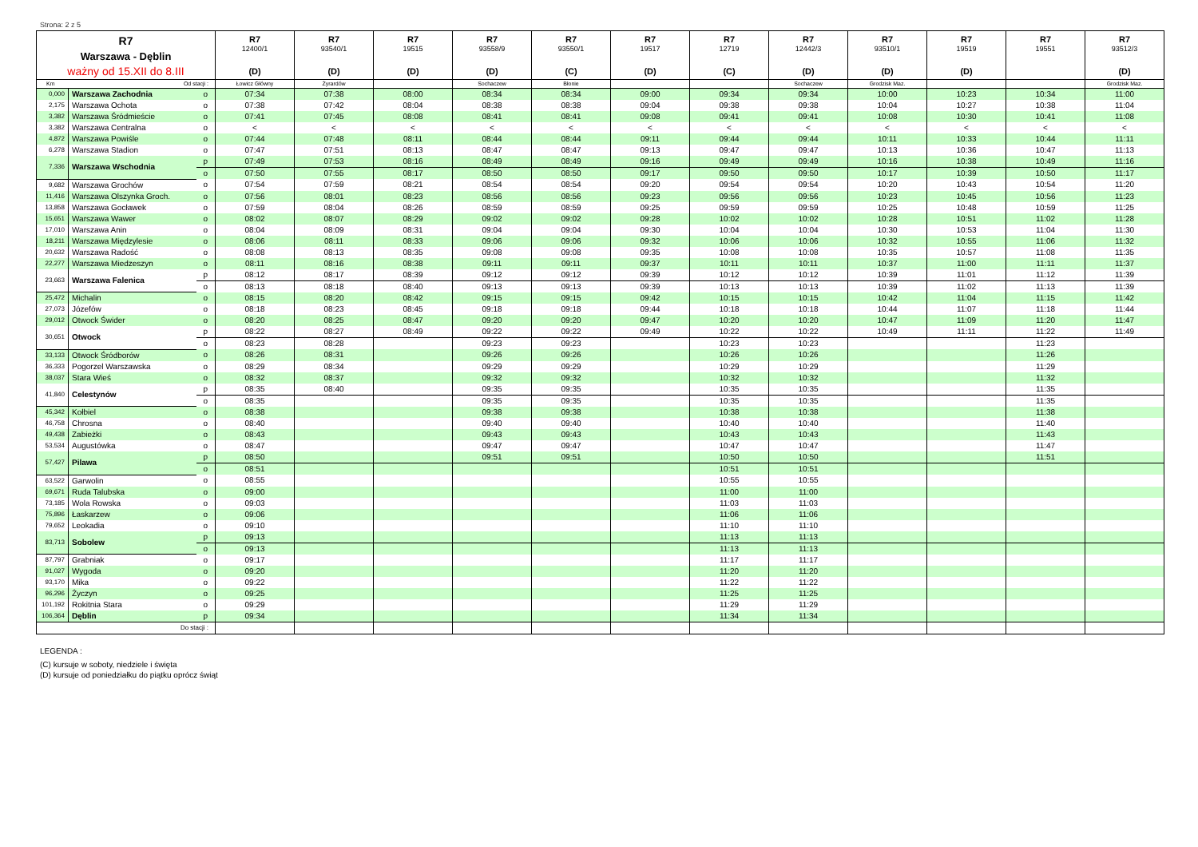Strona: 2 z 5
| R7 Warszawa - Dęblin ważny od 15.XII do 8.III | | | R7 12400/1 (D) | R7 93540/1 (D) | R7 19515 (D) | R7 93558/9 (D) | R7 93550/1 (C) | R7 19517 (D) | R7 12719 (C) | R7 12442/3 (D) | R7 93510/1 (D) | R7 19519 (D) | R7 19551 | R7 93512/3 (D) |
| Km | Od stacji : | | Łowicz Główny | Żyrardów | | Sochaczew | Błonie | | | Sochaczew | Grodzisk Maz. | | | Grodzisk Maz. |
| 0,000 | Warszawa Zachodnia | o | 07:34 | 07:38 | 08:00 | 08:34 | 08:34 | 09:00 | 09:34 | 09:34 | 10:00 | 10:23 | 10:34 | 11:00 |
| 2,175 | Warszawa Ochota | o | 07:38 | 07:42 | 08:04 | 08:38 | 08:38 | 09:04 | 09:38 | 09:38 | 10:04 | 10:27 | 10:38 | 11:04 |
| 3,382 | Warszawa Śródmieście | o | 07:41 | 07:45 | 08:08 | 08:41 | 08:41 | 09:08 | 09:41 | 09:41 | 10:08 | 10:30 | 10:41 | 11:08 |
| 3,382 | Warszawa Centralna | o | < | < | < | < | < | < | < | < | < | < | < | < |
| 4,872 | Warszawa Powiśle | o | 07:44 | 07:48 | 08:11 | 08:44 | 08:44 | 09:11 | 09:44 | 09:44 | 10:11 | 10:33 | 10:44 | 11:11 |
| 6,278 | Warszawa Stadion | o | 07:47 | 07:51 | 08:13 | 08:47 | 08:47 | 09:13 | 09:47 | 09:47 | 10:13 | 10:36 | 10:47 | 11:13 |
| 7,336 | Warszawa Wschodnia | p | 07:49 | 07:53 | 08:16 | 08:49 | 08:49 | 09:16 | 09:49 | 09:49 | 10:16 | 10:38 | 10:49 | 11:16 |
| | | o | 07:50 | 07:55 | 08:17 | 08:50 | 08:50 | 09:17 | 09:50 | 09:50 | 10:17 | 10:39 | 10:50 | 11:17 |
| 9,682 | Warszawa Grochów | o | 07:54 | 07:59 | 08:21 | 08:54 | 08:54 | 09:20 | 09:54 | 09:54 | 10:20 | 10:43 | 10:54 | 11:20 |
| 11,416 | Warszawa Olszynka Groch. | o | 07:56 | 08:01 | 08:23 | 08:56 | 08:56 | 09:23 | 09:56 | 09:56 | 10:23 | 10:45 | 10:56 | 11:23 |
| 13,858 | Warszawa Gocławek | o | 07:59 | 08:04 | 08:26 | 08:59 | 08:59 | 09:25 | 09:59 | 09:59 | 10:25 | 10:48 | 10:59 | 11:25 |
| 15,651 | Warszawa Wawer | o | 08:02 | 08:07 | 08:29 | 09:02 | 09:02 | 09:28 | 10:02 | 10:02 | 10:28 | 10:51 | 11:02 | 11:28 |
| 17,010 | Warszawa Anin | o | 08:04 | 08:09 | 08:31 | 09:04 | 09:04 | 09:30 | 10:04 | 10:04 | 10:30 | 10:53 | 11:04 | 11:30 |
| 18,211 | Warszawa Międzylesie | o | 08:06 | 08:11 | 08:33 | 09:06 | 09:06 | 09:32 | 10:06 | 10:06 | 10:32 | 10:55 | 11:06 | 11:32 |
| 20,632 | Warszawa Radość | o | 08:08 | 08:13 | 08:35 | 09:08 | 09:08 | 09:35 | 10:08 | 10:08 | 10:35 | 10:57 | 11:08 | 11:35 |
| 22,277 | Warszawa Miedzeszyn | o | 08:11 | 08:16 | 08:38 | 09:11 | 09:11 | 09:37 | 10:11 | 10:11 | 10:37 | 11:00 | 11:11 | 11:37 |
| 23,663 | Warszawa Falenica | p | 08:12 | 08:17 | 08:39 | 09:12 | 09:12 | 09:39 | 10:12 | 10:12 | 10:39 | 11:01 | 11:12 | 11:39 |
| | | o | 08:13 | 08:18 | 08:40 | 09:13 | 09:13 | 09:39 | 10:13 | 10:13 | 10:39 | 11:02 | 11:13 | 11:39 |
| 25,472 | Michalin | o | 08:15 | 08:20 | 08:42 | 09:15 | 09:15 | 09:42 | 10:15 | 10:15 | 10:42 | 11:04 | 11:15 | 11:42 |
| 27,073 | Józefów | o | 08:18 | 08:23 | 08:45 | 09:18 | 09:18 | 09:44 | 10:18 | 10:18 | 10:44 | 11:07 | 11:18 | 11:44 |
| 29,012 | Otwock Świder | o | 08:20 | 08:25 | 08:47 | 09:20 | 09:20 | 09:47 | 10:20 | 10:20 | 10:47 | 11:09 | 11:20 | 11:47 |
| 30,651 | Otwock | p | 08:22 | 08:27 | 08:49 | 09:22 | 09:22 | 09:49 | 10:22 | 10:22 | 10:49 | 11:11 | 11:22 | 11:49 |
| | | o | 08:23 | 08:28 | | 09:23 | 09:23 | | 10:23 | 10:23 | | | 11:23 | |
| 33,133 | Otwock Śródborów | o | 08:26 | 08:31 | | 09:26 | 09:26 | | 10:26 | 10:26 | | | 11:26 | |
| 36,333 | Pogorzel Warszawska | o | 08:29 | 08:34 | | 09:29 | 09:29 | | 10:29 | 10:29 | | | 11:29 | |
| 38,037 | Stara Wieś | o | 08:32 | 08:37 | | 09:32 | 09:32 | | 10:32 | 10:32 | | | 11:32 | |
| 41,840 | Celestynów | p | 08:35 | 08:40 | | 09:35 | 09:35 | | 10:35 | 10:35 | | | 11:35 | |
| | | o | 08:35 | | | 09:35 | 09:35 | | 10:35 | 10:35 | | | 11:35 | |
| 45,342 | Kołbiel | o | 08:38 | | | 09:38 | 09:38 | | 10:38 | 10:38 | | | 11:38 | |
| 46,758 | Chrosna | o | 08:40 | | | 09:40 | 09:40 | | 10:40 | 10:40 | | | 11:40 | |
| 49,438 | Zabieżki | o | 08:43 | | | 09:43 | 09:43 | | 10:43 | 10:43 | | | 11:43 | |
| 53,534 | Augustówka | o | 08:47 | | | 09:47 | 09:47 | | 10:47 | 10:47 | | | 11:47 | |
| 57,427 | Pilawa | p | 08:50 | | | 09:51 | 09:51 | | 10:50 | 10:50 | | | 11:51 | |
| | | o | 08:51 | | | | | | 10:51 | 10:51 | | | | |
| 63,522 | Garwolin | o | 08:55 | | | | | | 10:55 | 10:55 | | | | |
| 69,671 | Ruda Talubska | o | 09:00 | | | | | | 11:00 | 11:00 | | | | |
| 73,185 | Wola Rowska | o | 09:03 | | | | | | 11:03 | 11:03 | | | | |
| 75,896 | Łaskarzew | o | 09:06 | | | | | | 11:06 | 11:06 | | | | |
| 79,652 | Leokadia | o | 09:10 | | | | | | 11:10 | 11:10 | | | | |
| 83,713 | Sobolew | p | 09:13 | | | | | | 11:13 | 11:13 | | | | |
| | | o | 09:13 | | | | | | 11:13 | 11:13 | | | | |
| 87,797 | Grabniak | o | 09:17 | | | | | | 11:17 | 11:17 | | | | |
| 91,027 | Wygoda | o | 09:20 | | | | | | 11:20 | 11:20 | | | | |
| 93,170 | Mika | o | 09:22 | | | | | | 11:22 | 11:22 | | | | |
| 96,296 | Życzyn | o | 09:25 | | | | | | 11:25 | 11:25 | | | | |
| 101,192 | Rokitnia Stara | o | 09:29 | | | | | | 11:29 | 11:29 | | | | |
| 106,364 | Dęblin | p | 09:34 | | | | | | 11:34 | 11:34 | | | | |
| Do stacji : | | | | | | | | | | | | | | |
LEGENDA :
(C) kursuje w soboty, niedziele i święta
(D) kursuje od poniedziałku do piątku oprócz świąt